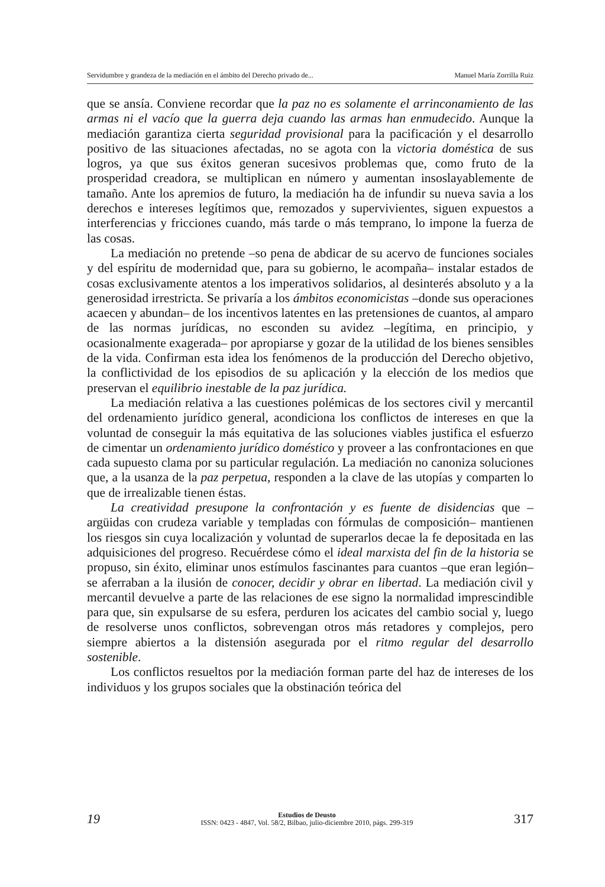Servidumbre y grandeza de la mediación en el ámbito del Derecho privado de... Manuel María Zorrilla Ruiz
que se ansía. Conviene recordar que la paz no es solamente el arrinconamiento de las armas ni el vacío que la guerra deja cuando las armas han enmudecido. Aunque la mediación garantiza cierta seguridad provisional para la pacificación y el desarrollo positivo de las situaciones afectadas, no se agota con la victoria doméstica de sus logros, ya que sus éxitos generan sucesivos problemas que, como fruto de la prosperidad creadora, se multiplican en número y aumentan insoslayablemente de tamaño. Ante los apremios de futuro, la mediación ha de infundir su nueva savia a los derechos e intereses legítimos que, remozados y supervivientes, siguen expuestos a interferencias y fricciones cuando, más tarde o más temprano, lo impone la fuerza de las cosas.
La mediación no pretende –so pena de abdicar de su acervo de funciones sociales y del espíritu de modernidad que, para su gobierno, le acompaña– instalar estados de cosas exclusivamente atentos a los imperativos solidarios, al desinterés absoluto y a la generosidad irrestricta. Se privaría a los ámbitos economicistas –donde sus operaciones acaecen y abundan– de los incentivos latentes en las pretensiones de cuantos, al amparo de las normas jurídicas, no esconden su avidez –legítima, en principio, y ocasionalmente exagerada– por apropiarse y gozar de la utilidad de los bienes sensibles de la vida. Confirman esta idea los fenómenos de la producción del Derecho objetivo, la conflictividad de los episodios de su aplicación y la elección de los medios que preservan el equilibrio inestable de la paz jurídica.
La mediación relativa a las cuestiones polémicas de los sectores civil y mercantil del ordenamiento jurídico general, acondiciona los conflictos de intereses en que la voluntad de conseguir la más equitativa de las soluciones viables justifica el esfuerzo de cimentar un ordenamiento jurídico doméstico y proveer a las confrontaciones en que cada supuesto clama por su particular regulación. La mediación no canoniza soluciones que, a la usanza de la paz perpetua, responden a la clave de las utopías y comparten lo que de irrealizable tienen éstas.
La creatividad presupone la confrontación y es fuente de disidencias que –argüidas con crudeza variable y templadas con fórmulas de composición– mantienen los riesgos sin cuya localización y voluntad de superarlos decae la fe depositada en las adquisiciones del progreso. Recuérdese cómo el ideal marxista del fin de la historia se propuso, sin éxito, eliminar unos estímulos fascinantes para cuantos –que eran legión– se aferraban a la ilusión de conocer, decidir y obrar en libertad. La mediación civil y mercantil devuelve a parte de las relaciones de ese signo la normalidad imprescindible para que, sin expulsarse de su esfera, perduren los acicates del cambio social y, luego de resolverse unos conflictos, sobrevengan otros más retadores y complejos, pero siempre abiertos a la distensión asegurada por el ritmo regular del desarrollo sostenible.
Los conflictos resueltos por la mediación forman parte del haz de intereses de los individuos y los grupos sociales que la obstinación teórica del
19 Estudios de Deusto
ISSN: 0423 - 4847, Vol. 58/2, Bilbao, julio-diciembre 2010, págs. 299-319 317